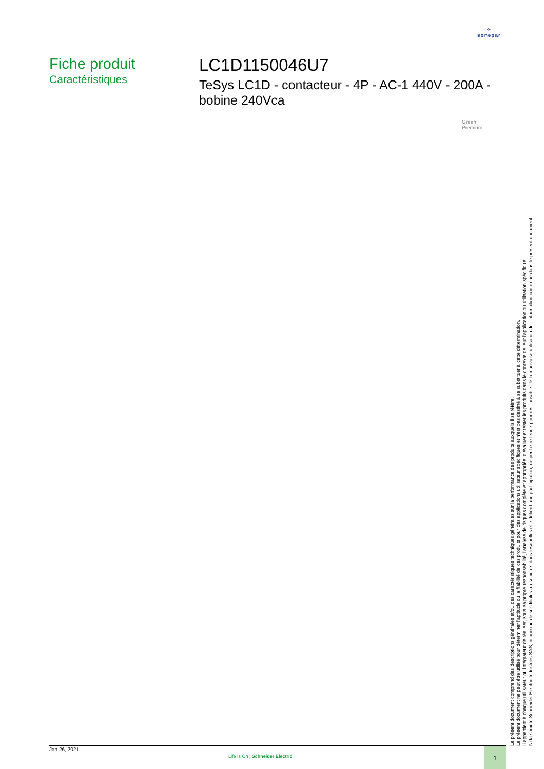✧
sonepar
Fiche produit
Caractéristiques
LC1D1150046U7
TeSys LC1D - contacteur - 4P - AC-1 440V - 200A - bobine 240Vca
Green
Premium
Le présent document comprend des descriptions générales et/ou des caractéristiques techniques générales sur la performance des produits auxquels il se réfère.
Le présent document ne peut être utilisé pour déterminer l'aptitude ou la fiabilité de ces produits pour des applications utilisateur spécifiques et n'est pas destiné à se substituer à cette détermination.
Il appartient à chaque utilisateur ou intégrateur de réaliser, sous sa propre responsabilité, l'analyse de risques complète et appropriée, d'évaluer et tester les produits dans le contexte de leur l'application ou utilisation spécifique.
Ni la société Schneider Electric Industries SAS, ni aucune de ses filiales ou sociétés dans lesquelles elle détient une participation, ne peut être tenue pour responsable de la mauvaise utilisation de l'information contenue dans le présent document.
Jan 26, 2021
Life Is On | Schneider Electric
1